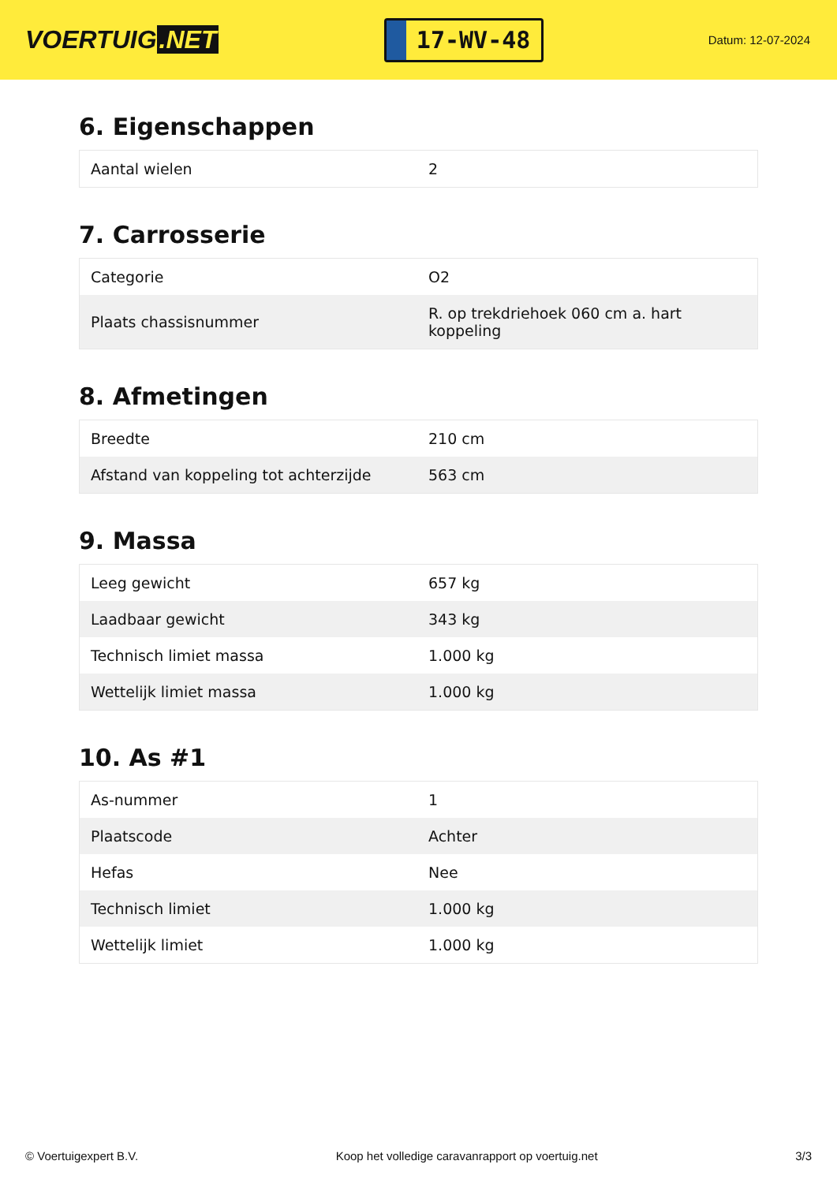VOERTUIG.NET
17-WV-48
Datum: 12-07-2024
6. Eigenschappen
| Aantal wielen | 2 |
7. Carrosserie
| Categorie | O2 |
| Plaats chassisnummer | R. op trekdriehoek 060 cm a. hart koppeling |
8. Afmetingen
| Breedte | 210 cm |
| Afstand van koppeling tot achterzijde | 563 cm |
9. Massa
| Leeg gewicht | 657 kg |
| Laadbaar gewicht | 343 kg |
| Technisch limiet massa | 1.000 kg |
| Wettelijk limiet massa | 1.000 kg |
10. As #1
| As-nummer | 1 |
| Plaatscode | Achter |
| Hefas | Nee |
| Technisch limiet | 1.000 kg |
| Wettelijk limiet | 1.000 kg |
© Voertuigexpert B.V. Koop het volledige caravanrapport op voertuig.net 3/3